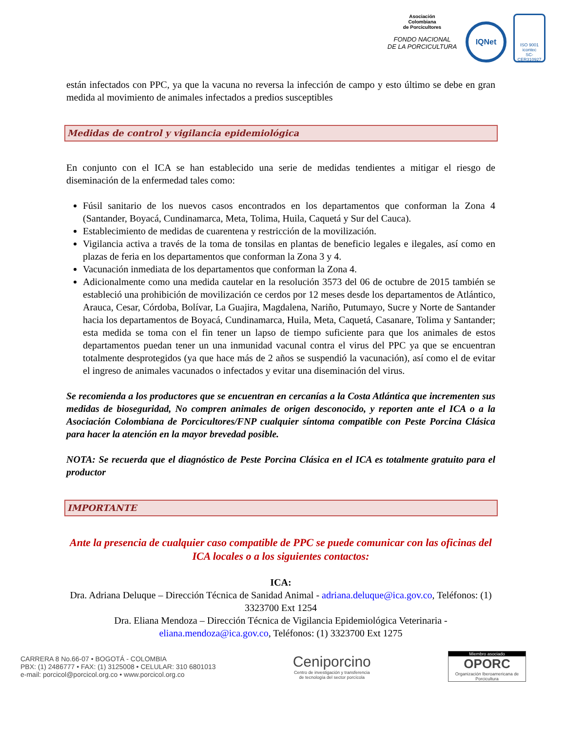Asociación
Colombiana
de Porcicultores
FONDO NACIONAL
DE LA PORCICULTURA
IQNet
ISO 9001
icontec
SC-CER310927
están infectados con PPC, ya que la vacuna no reversa la infección de campo y esto último se debe en gran medida al movimiento de animales infectados a predios susceptibles
Medidas de control y vigilancia epidemiológica
En conjunto con el ICA se han establecido una serie de medidas tendientes a mitigar el riesgo de diseminación de la enfermedad tales como:
Fúsil sanitario de los nuevos casos encontrados en los departamentos que conforman la Zona 4 (Santander, Boyacá, Cundinamarca, Meta, Tolima, Huila, Caquetá y Sur del Cauca).
Establecimiento de medidas de cuarentena y restricción de la movilización.
Vigilancia activa a través de la toma de tonsilas en plantas de beneficio legales e ilegales, así como en plazas de feria en los departamentos que conforman la Zona 3 y 4.
Vacunación inmediata de los departamentos que conforman la Zona 4.
Adicionalmente como una medida cautelar en la resolución 3573 del 06 de octubre de 2015 también se estableció una prohibición de movilización ce cerdos por 12 meses desde los departamentos de Atlántico, Arauca, Cesar, Córdoba, Bolívar, La Guajira, Magdalena, Nariño, Putumayo, Sucre y Norte de Santander hacia los departamentos de Boyacá, Cundinamarca, Huila, Meta, Caquetá, Casanare, Tolima y Santander; esta medida se toma con el fin tener un lapso de tiempo suficiente para que los animales de estos departamentos puedan tener un una inmunidad vacunal contra el virus del PPC ya que se encuentran totalmente desprotegidos (ya que hace más de 2 años se suspendió la vacunación), así como el de evitar el ingreso de animales vacunados o infectados y evitar una diseminación del virus.
Se recomienda a los productores que se encuentran en cercanías a la Costa Atlántica que incrementen sus medidas de bioseguridad, No compren animales de origen desconocido, y reporten ante el ICA o a la Asociación Colombiana de Porcicultores/FNP cualquier síntoma compatible con Peste Porcina Clásica para hacer la atención en la mayor brevedad posible.
NOTA: Se recuerda que el diagnóstico de Peste Porcina Clásica en el ICA es totalmente gratuito para el productor
IMPORTANTE
Ante la presencia de cualquier caso compatible de PPC se puede comunicar con las oficinas del ICA locales o a los siguientes contactos:
ICA:
Dra. Adriana Deluque – Dirección Técnica de Sanidad Animal - adriana.deluque@ica.gov.co, Teléfonos: (1) 3323700 Ext 1254
Dra. Eliana Mendoza – Dirección Técnica de Vigilancia Epidemiológica Veterinaria - eliana.mendoza@ica.gov.co, Teléfonos: (1) 3323700 Ext 1275
CARRERA 8 No.66-07 • BOGOTÁ - COLOMBIA
PBX: (1) 2486777 • FAX: (1) 3125008 • CELULAR: 310 6801013
e-mail: porcicol@porcicol.org.co • www.porcicol.org.co
Ceniporcino
Centro de investigación y transferencia
de tecnología del sector porcícola
Miembro asociado
OPORC
Organización Iberoamericana de Porcicultura